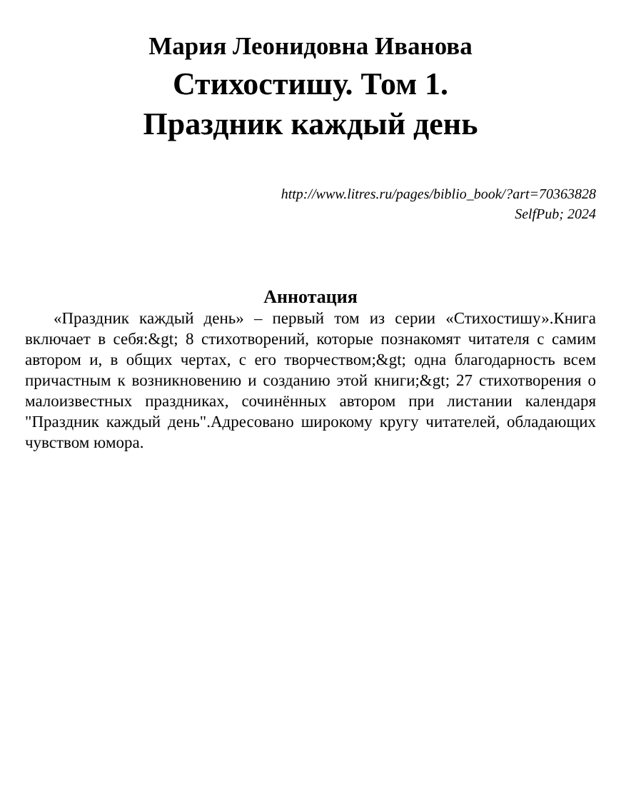Мария Леонидовна Иванова
Стихостишу. Том 1.
Праздник каждый день
http://www.litres.ru/pages/biblio_book/?art=70363828
SelfPub; 2024
Аннотация
«Праздник каждый день» – первый том из серии «Стихостишу».Книга включает в себя:&gt; 8 стихотворений, которые познакомят читателя с самим автором и, в общих чертах, с его творчеством;&gt; одна благодарность всем причастным к возникновению и созданию этой книги;&gt; 27 стихотворения о малоизвестных праздниках, сочинённых автором при листании календаря "Праздник каждый день".Адресовано широкому кругу читателей, обладающих чувством юмора.